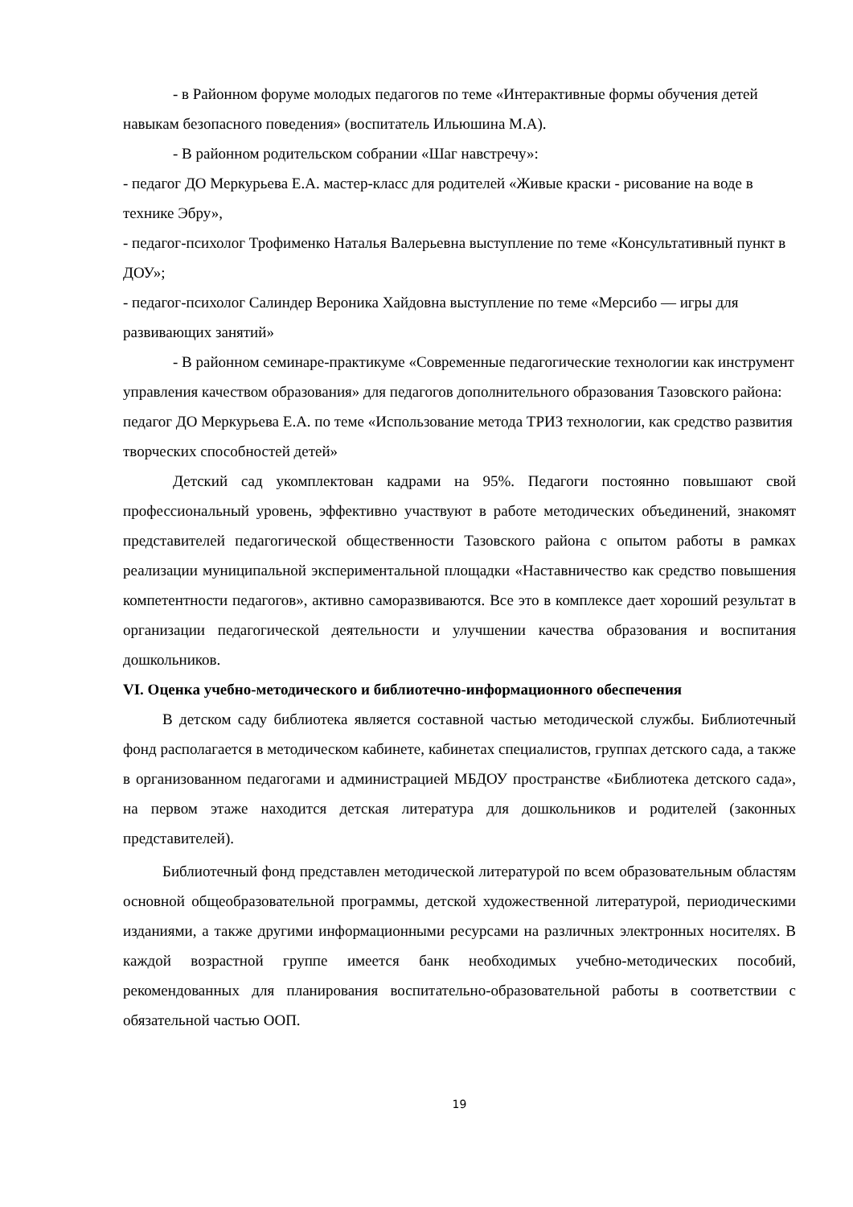- в Районном форуме молодых педагогов по теме «Интерактивные формы обучения детей навыкам безопасного поведения» (воспитатель Ильюшина М.А).
- В районном родительском собрании «Шаг навстречу»:
- педагог ДО Меркурьева Е.А. мастер-класс для родителей «Живые краски - рисование на воде в технике Эбру»,
- педагог-психолог Трофименко Наталья Валерьевна выступление по теме «Консультативный пункт в ДОУ»;
- педагог-психолог Салиндер Вероника Хайдовна выступление по теме «Мерсибо — игры для развивающих занятий»
- В районном семинаре-практикуме «Современные педагогические технологии как инструмент управления качеством образования» для педагогов дополнительного образования Тазовского района: педагог ДО Меркурьева Е.А. по теме «Использование метода ТРИЗ технологии, как средство развития творческих способностей детей»
Детский сад укомплектован кадрами на 95%. Педагоги постоянно повышают свой профессиональный уровень, эффективно участвуют в работе методических объединений, знакомят представителей педагогической общественности Тазовского района с опытом работы в рамках реализации муниципальной экспериментальной площадки «Наставничество как средство повышения компетентности педагогов», активно саморазвиваются. Все это в комплексе дает хороший результат в организации педагогической деятельности и улучшении качества образования и воспитания дошкольников.
VI. Оценка учебно-методического и библиотечно-информационного обеспечения
В детском саду библиотека является составной частью методической службы. Библиотечный фонд располагается в методическом кабинете, кабинетах специалистов, группах детского сада, а также в организованном педагогами и администрацией МБДОУ пространстве «Библиотека детского сада», на первом этаже находится детская литература для дошкольников и родителей (законных представителей).
Библиотечный фонд представлен методической литературой по всем образовательным областям основной общеобразовательной программы, детской художественной литературой, периодическими изданиями, а также другими информационными ресурсами на различных электронных носителях. В каждой возрастной группе имеется банк необходимых учебно-методических пособий, рекомендованных для планирования воспитательно-образовательной работы в соответствии с обязательной частью ООП.
19